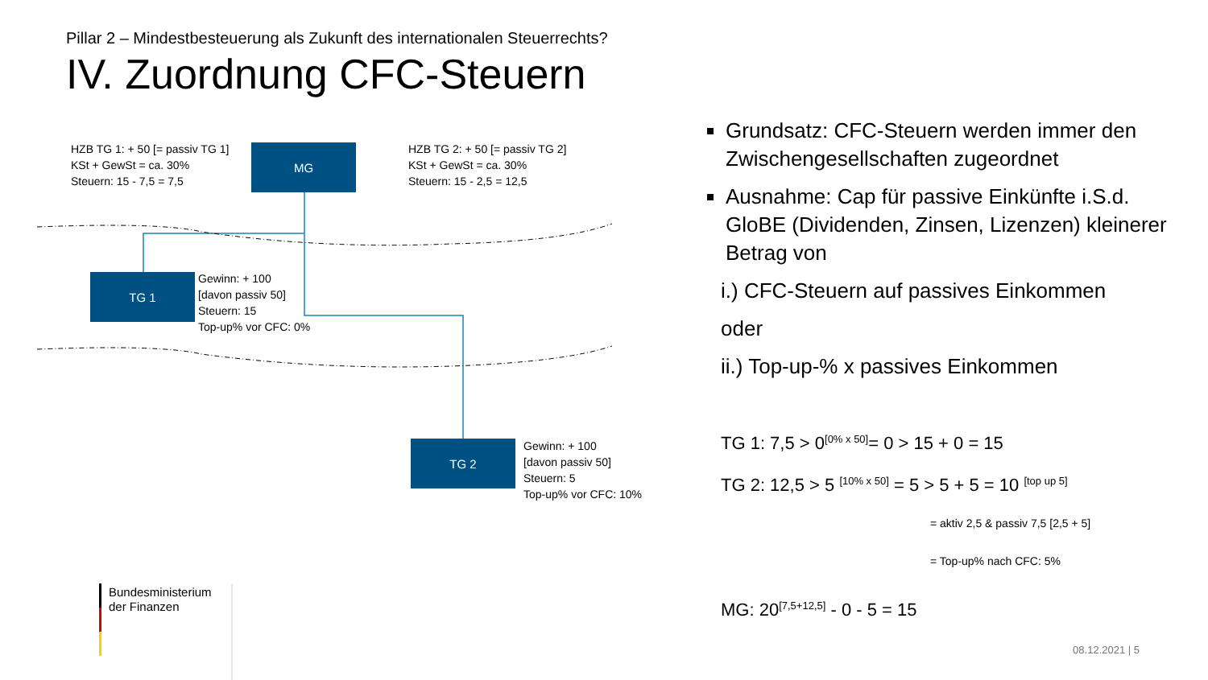Pillar 2 – Mindestbesteuerung als Zukunft des internationalen Steuerrechts?
IV. Zuordnung CFC-Steuern
HZB TG 1: + 50 [= passiv TG 1]
KSt + GewSt = ca. 30%
Steuern: 15 - 7,5 = 7,5
MG
HZB TG 2: + 50 [= passiv TG 2]
KSt + GewSt = ca. 30%
Steuern: 15 - 2,5 = 12,5
TG 1
Gewinn: + 100
[davon passiv 50]
Steuern: 15
Top-up% vor CFC: 0%
TG 2
Gewinn: + 100
[davon passiv 50]
Steuern: 5
Top-up% vor CFC: 10%
Bundesministerium
der Finanzen
Grundsatz: CFC-Steuern werden immer den Zwischengesellschaften zugeordnet
Ausnahme: Cap für passive Einkünfte i.S.d. GloBE (Dividenden, Zinsen, Lizenzen) kleinerer Betrag von
i.) CFC-Steuern auf passives Einkommen
oder
ii.) Top-up-% x passives Einkommen
TG 1: 7,5 > 0<sup>[0% x 50]</sup>= 0 > 15 + 0 = 15
TG 2: 12,5 > 5 <sup>[10% x 50]</sup> = 5 > 5 + 5 = 10 <sup>[top up 5]</sup>
= aktiv 2,5 & passiv 7,5 [2,5 + 5]
= Top-up% nach CFC: 5%
MG: 20<sup>[7,5+12,5]</sup> - 0 - 5 = 15
08.12.2021 | 5